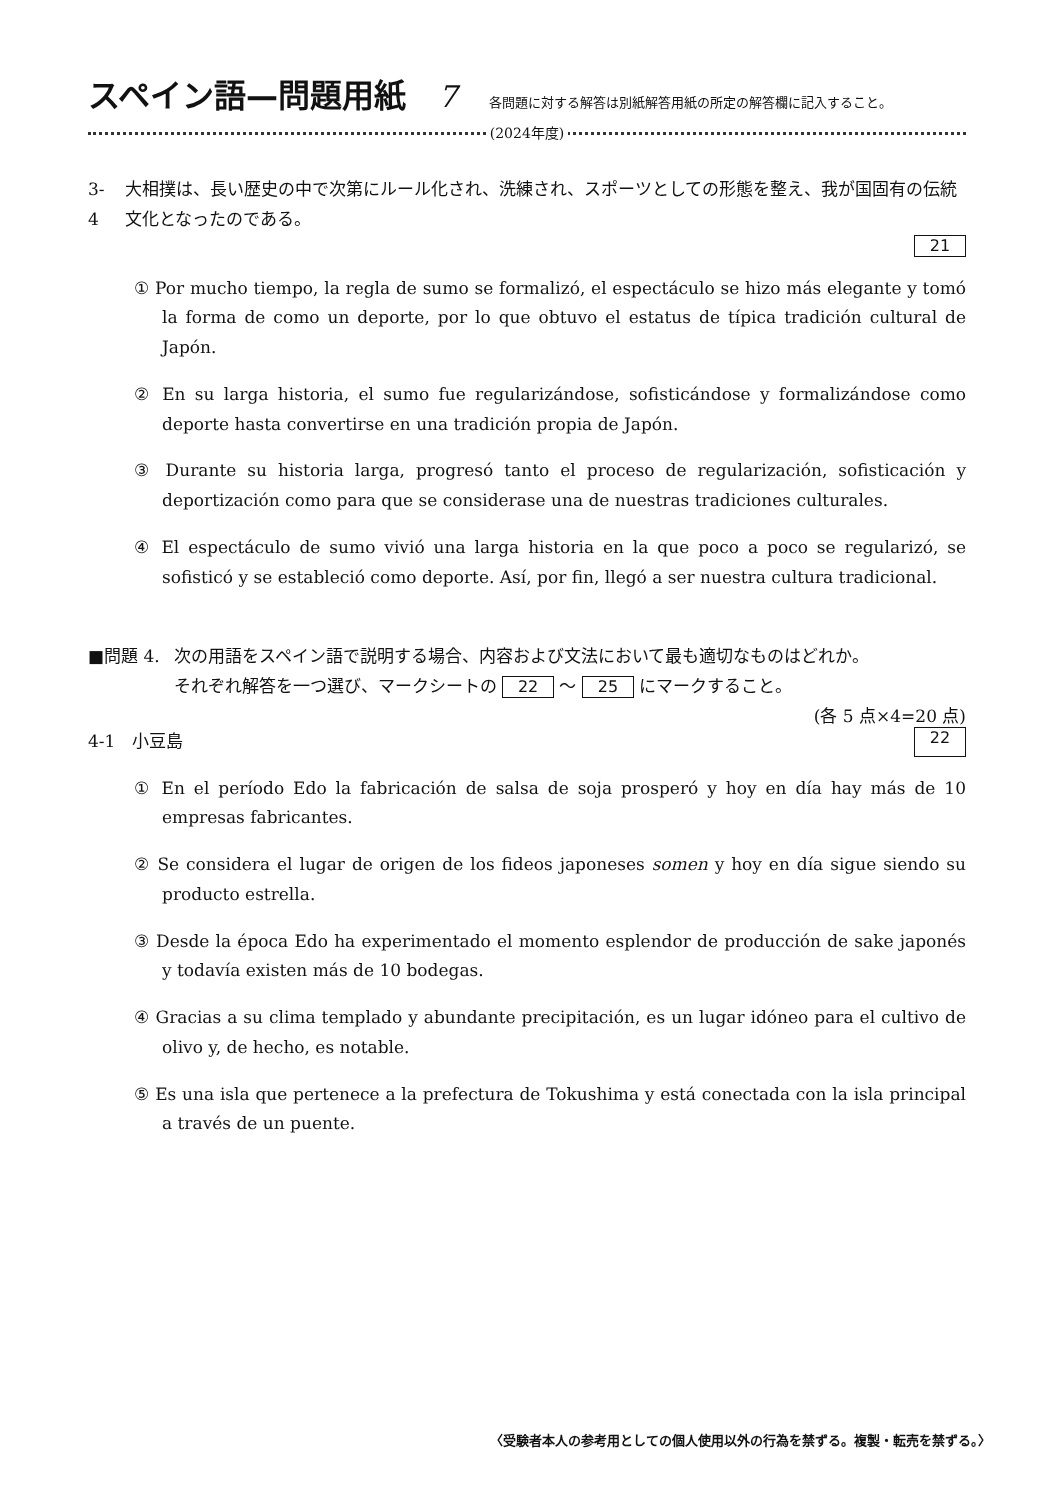スペイン語—問題用紙 7 各問題に対する解答は別紙解答用紙の所定の解答欄に記入すること。
(2024年度)
3-4 大相撲は、長い歴史の中で次第にルール化され、洗練され、スポーツとしての形態を整え、我が国固有の伝統文化となったのである。
21
① Por mucho tiempo, la regla de sumo se formalizó, el espectáculo se hizo más elegante y tomó la forma de como un deporte, por lo que obtuvo el estatus de típica tradición cultural de Japón.
② En su larga historia, el sumo fue regularizándose, sofisticándose y formalizándose como deporte hasta convertirse en una tradición propia de Japón.
③ Durante su historia larga, progresó tanto el proceso de regularización, sofisticación y deportización como para que se considerase una de nuestras tradiciones culturales.
④ El espectáculo de sumo vivió una larga historia en la que poco a poco se regularizó, se sofisticó y se estableció como deporte. Así, por fin, llegó a ser nuestra cultura tradicional.
■問題 4. 次の用語をスペイン語で説明する場合、内容および文法において最も適切なものはどれか。
それぞれ解答を一つ選び、マークシートの 22 〜 25 にマークすること。
(各 5 点×4=20 点)
4-1　小豆島 22
① En el período Edo la fabricación de salsa de soja prosperó y hoy en día hay más de 10 empresas fabricantes.
② Se considera el lugar de origen de los fideos japoneses somen y hoy en día sigue siendo su producto estrella.
③ Desde la época Edo ha experimentado el momento esplendor de producción de sake japonés y todavía existen más de 10 bodegas.
④ Gracias a su clima templado y abundante precipitación, es un lugar idóneo para el cultivo de olivo y, de hecho, es notable.
⑤ Es una isla que pertenece a la prefectura de Tokushima y está conectada con la isla principal a través de un puente.
〈受験者本人の参考用としての個人使用以外の行為を禁ずる。複製・転売を禁ずる。〉